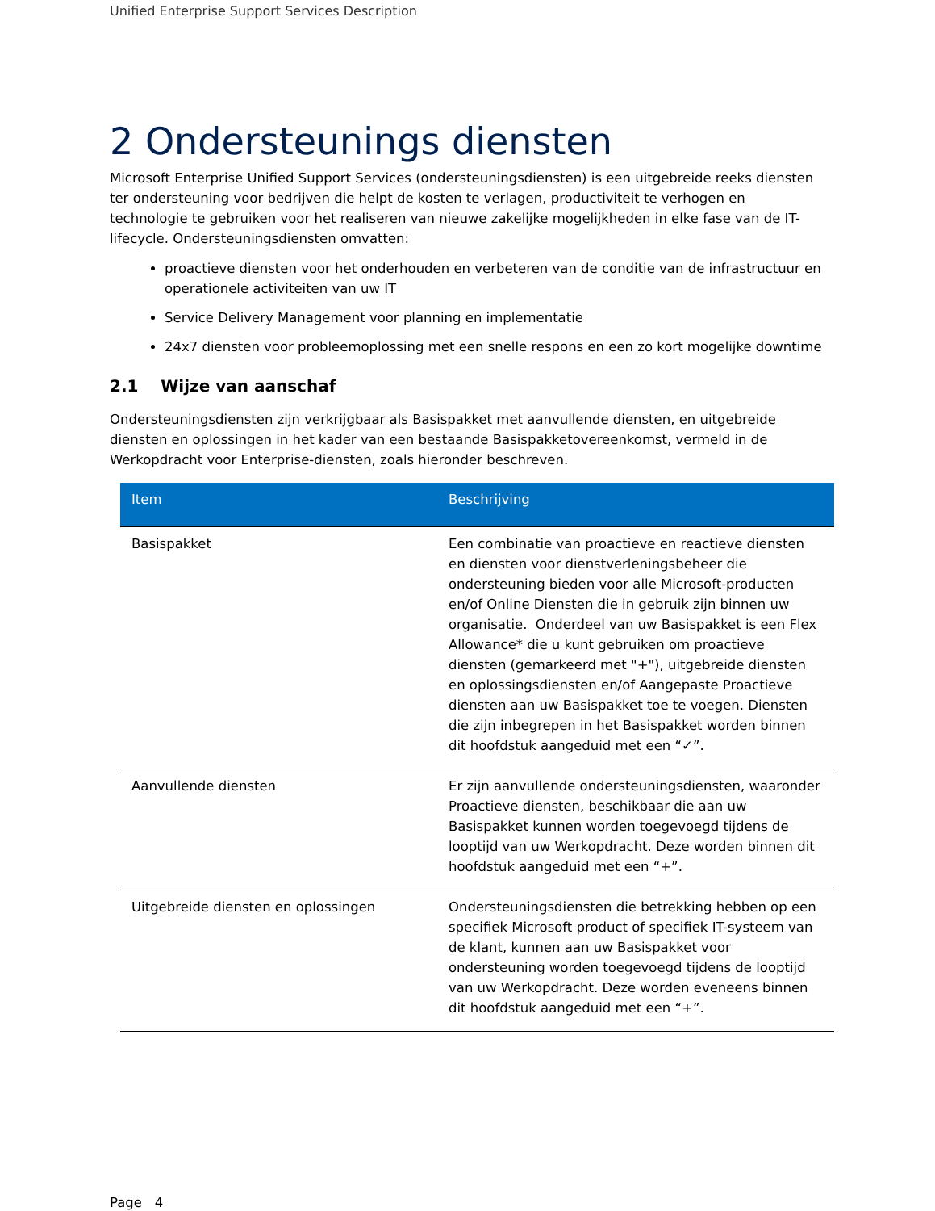Unified Enterprise Support Services Description
2 Ondersteunings diensten
Microsoft Enterprise Unified Support Services (ondersteuningsdiensten) is een uitgebreide reeks diensten ter ondersteuning voor bedrijven die helpt de kosten te verlagen, productiviteit te verhogen en technologie te gebruiken voor het realiseren van nieuwe zakelijke mogelijkheden in elke fase van de IT-lifecycle. Ondersteuningsdiensten omvatten:
proactieve diensten voor het onderhouden en verbeteren van de conditie van de infrastructuur en operationele activiteiten van uw IT
Service Delivery Management voor planning en implementatie
24x7 diensten voor probleemoplossing met een snelle respons en een zo kort mogelijke downtime
2.1 Wijze van aanschaf
Ondersteuningsdiensten zijn verkrijgbaar als Basispakket met aanvullende diensten, en uitgebreide diensten en oplossingen in het kader van een bestaande Basispakketovereenkomst, vermeld in de Werkopdracht voor Enterprise-diensten, zoals hieronder beschreven.
| Item | Beschrijving |
| --- | --- |
| Basispakket | Een combinatie van proactieve en reactieve diensten en diensten voor dienstverleningsbeheer die ondersteuning bieden voor alle Microsoft-producten en/of Online Diensten die in gebruik zijn binnen uw organisatie. Onderdeel van uw Basispakket is een Flex Allowance* die u kunt gebruiken om proactieve diensten (gemarkeerd met "+"), uitgebreide diensten en oplossingsdiensten en/of Aangepaste Proactieve diensten aan uw Basispakket toe te voegen. Diensten die zijn inbegrepen in het Basispakket worden binnen dit hoofdstuk aangeduid met een “✓”. |
| Aanvullende diensten | Er zijn aanvullende ondersteuningsdiensten, waaronder Proactieve diensten, beschikbaar die aan uw Basispakket kunnen worden toegevoegd tijdens de looptijd van uw Werkopdracht. Deze worden binnen dit hoofdstuk aangeduid met een “+”. |
| Uitgebreide diensten en oplossingen | Ondersteuningsdiensten die betrekking hebben op een specifiek Microsoft product of specifiek IT-systeem van de klant, kunnen aan uw Basispakket voor ondersteuning worden toegevoegd tijdens de looptijd van uw Werkopdracht. Deze worden eveneens binnen dit hoofdstuk aangeduid met een “+”. |
Page 4